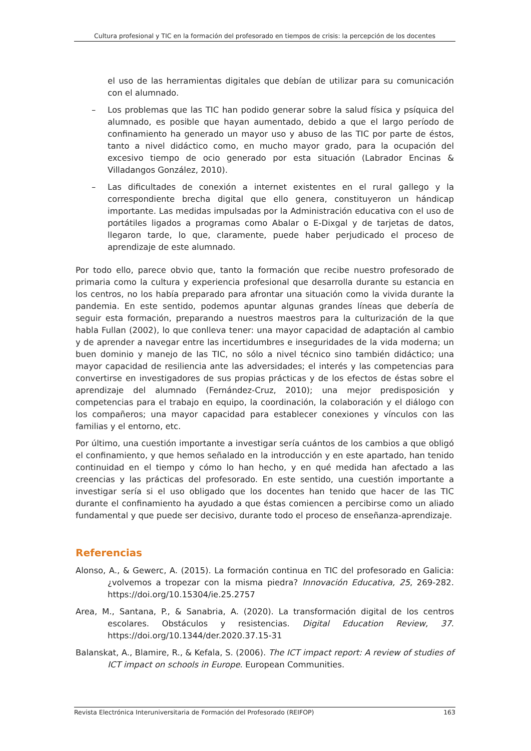Cultura profesional y TIC en la formación del profesorado en tiempos de crisis: la percepción de los docentes
el uso de las herramientas digitales que debían de utilizar para su comunicación con el alumnado.
– Los problemas que las TIC han podido generar sobre la salud física y psíquica del alumnado, es posible que hayan aumentado, debido a que el largo período de confinamiento ha generado un mayor uso y abuso de las TIC por parte de éstos, tanto a nivel didáctico como, en mucho mayor grado, para la ocupación del excesivo tiempo de ocio generado por esta situación (Labrador Encinas & Villadangos González, 2010).
– Las dificultades de conexión a internet existentes en el rural gallego y la correspondiente brecha digital que ello genera, constituyeron un hándicap importante. Las medidas impulsadas por la Administración educativa con el uso de portátiles ligados a programas como Abalar o E-Dixgal y de tarjetas de datos, llegaron tarde, lo que, claramente, puede haber perjudicado el proceso de aprendizaje de este alumnado.
Por todo ello, parece obvio que, tanto la formación que recibe nuestro profesorado de primaria como la cultura y experiencia profesional que desarrolla durante su estancia en los centros, no los había preparado para afrontar una situación como la vivida durante la pandemia. En este sentido, podemos apuntar algunas grandes líneas que debería de seguir esta formación, preparando a nuestros maestros para la culturización de la que habla Fullan (2002), lo que conlleva tener: una mayor capacidad de adaptación al cambio y de aprender a navegar entre las incertidumbres e inseguridades de la vida moderna; un buen dominio y manejo de las TIC, no sólo a nivel técnico sino también didáctico; una mayor capacidad de resiliencia ante las adversidades; el interés y las competencias para convertirse en investigadores de sus propias prácticas y de los efectos de éstas sobre el aprendizaje del alumnado (Fernández-Cruz, 2010); una mejor predisposición y competencias para el trabajo en equipo, la coordinación, la colaboración y el diálogo con los compañeros; una mayor capacidad para establecer conexiones y vínculos con las familias y el entorno, etc.
Por último, una cuestión importante a investigar sería cuántos de los cambios a que obligó el confinamiento, y que hemos señalado en la introducción y en este apartado, han tenido continuidad en el tiempo y cómo lo han hecho, y en qué medida han afectado a las creencias y las prácticas del profesorado. En este sentido, una cuestión importante a investigar sería si el uso obligado que los docentes han tenido que hacer de las TIC durante el confinamiento ha ayudado a que éstas comiencen a percibirse como un aliado fundamental y que puede ser decisivo, durante todo el proceso de enseñanza-aprendizaje.
Referencias
Alonso, A., & Gewerc, A. (2015). La formación continua en TIC del profesorado en Galicia: ¿volvemos a tropezar con la misma piedra? Innovación Educativa, 25, 269-282. https://doi.org/10.15304/ie.25.2757
Area, M., Santana, P., & Sanabria, A. (2020). La transformación digital de los centros escolares. Obstáculos y resistencias. Digital Education Review, 37. https://doi.org/10.1344/der.2020.37.15-31
Balanskat, A., Blamire, R., & Kefala, S. (2006). The ICT impact report: A review of studies of ICT impact on schools in Europe. European Communities.
Revista Electrónica Interuniversitaria de Formación del Profesorado (REIFOP) 163